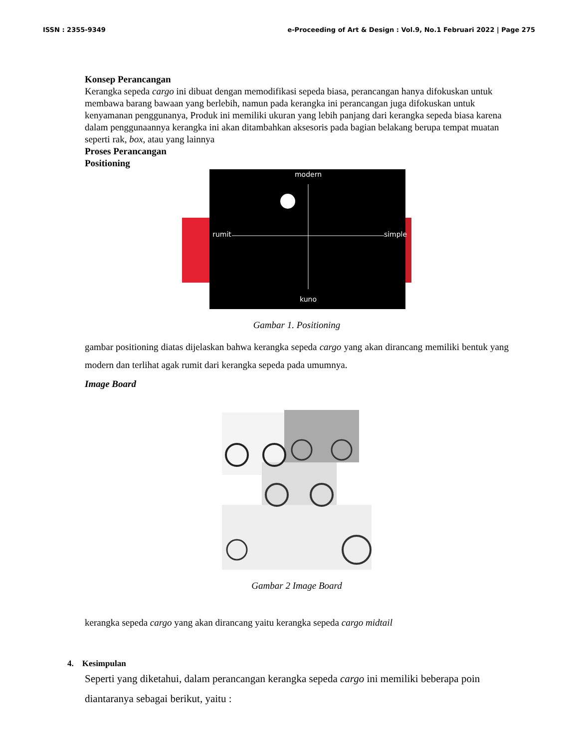ISSN : 2355-9349 e-Proceeding of Art & Design : Vol.9, No.1 Februari 2022 | Page 275
Konsep Perancangan
Kerangka sepeda cargo ini dibuat dengan memodifikasi sepeda biasa, perancangan hanya difokuskan untuk membawa barang bawaan yang berlebih, namun pada kerangka ini perancangan juga difokuskan untuk kenyamanan penggunanya, Produk ini memiliki ukuran yang lebih panjang dari kerangka sepeda biasa karena dalam penggunaannya kerangka ini akan ditambahkan aksesoris pada bagian belakang berupa tempat muatan seperti rak, box, atau yang lainnya
Proses Perancangan
Positioning
modern
kuno
rumit
simple
Gambar 1. Positioning
gambar positioning diatas dijelaskan bahwa kerangka sepeda cargo yang akan dirancang memiliki bentuk yang modern dan terlihat agak rumit dari kerangka sepeda pada umumnya.
Image Board
Gambar 2 Image Board
kerangka sepeda cargo yang akan dirancang yaitu kerangka sepeda cargo midtail
4. Kesimpulan
Seperti yang diketahui, dalam perancangan kerangka sepeda cargo ini memiliki beberapa poin diantaranya sebagai berikut, yaitu :